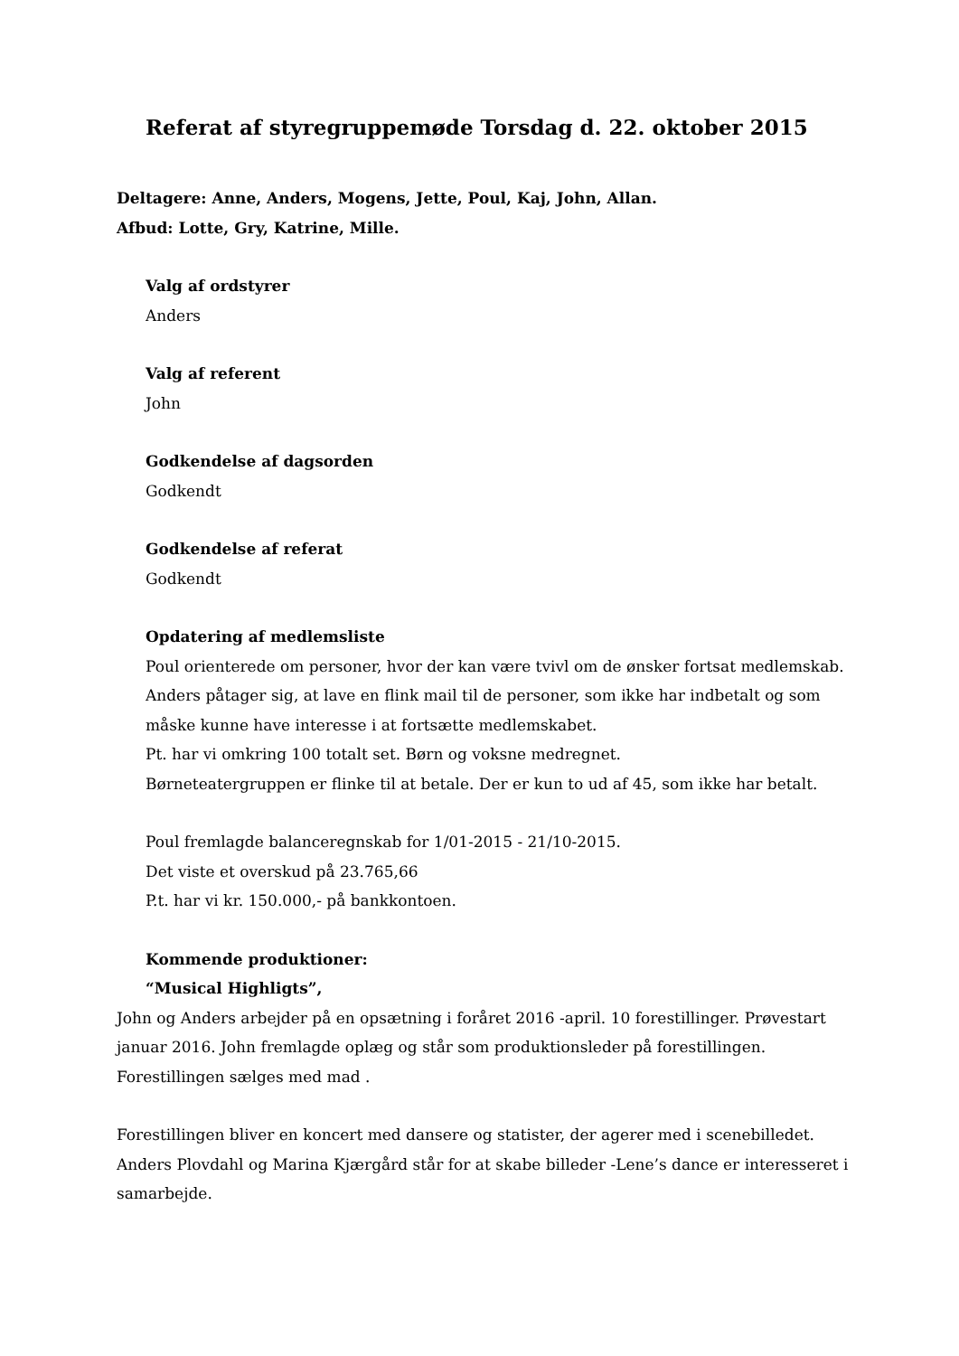Referat af styregruppemøde Torsdag d. 22. oktober 2015
Deltagere: Anne, Anders, Mogens, Jette, Poul, Kaj, John, Allan.
Afbud: Lotte, Gry, Katrine, Mille.
Valg af ordstyrer
Anders
Valg af referent
John
Godkendelse af dagsorden
Godkendt
Godkendelse af referat
Godkendt
Opdatering af medlemsliste
Poul orienterede om personer, hvor der kan være tvivl om de ønsker fortsat medlemskab.
Anders påtager sig, at lave en flink mail til de personer, som ikke har indbetalt og som måske kunne have interesse i at fortsætte medlemskabet.
Pt. har vi omkring 100 totalt set. Børn og voksne medregnet.
Børneteatergruppen er flinke til at betale. Der er kun to ud af 45, som ikke har betalt.
Poul fremlagde balanceregnskab for 1/01-2015 - 21/10-2015.
Det viste et overskud på 23.765,66
P.t. har vi kr. 150.000,- på bankkontoen.
Kommende produktioner:
“Musical Highligts”,
John og Anders arbejder på en opsætning i foråret 2016 -april. 10 forestillinger. Prøvestart januar 2016. John fremlagde oplæg og står som produktionsleder på forestillingen. Forestillingen sælges med mad .
Forestillingen bliver en koncert med dansere og statister, der agerer med i scenebilledet. Anders Plovdahl og Marina Kjærgård står for at skabe billeder -Lene’s dance er interesseret i samarbejde.